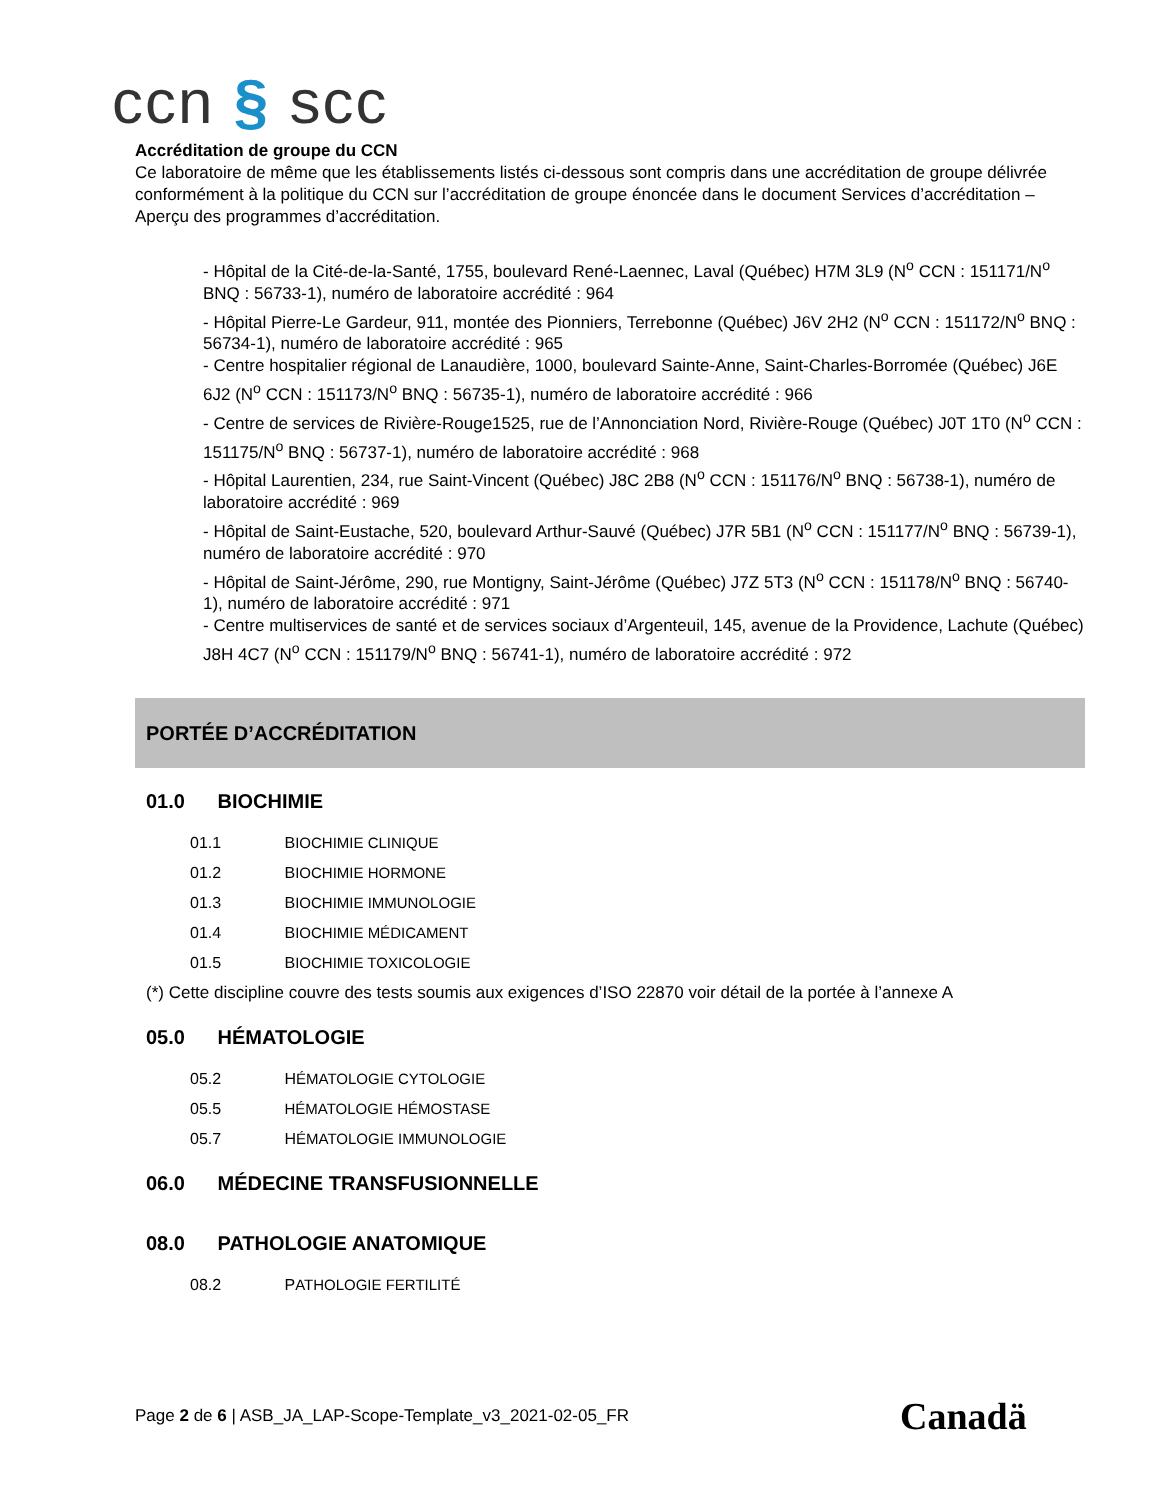ccn § scc
Accréditation de groupe du CCN
Ce laboratoire de même que les établissements listés ci-dessous sont compris dans une accréditation de groupe délivrée conformément à la politique du CCN sur l’accréditation de groupe énoncée dans le document Services d’accréditation – Aperçu des programmes d’accréditation.
- Hôpital de la Cité-de-la-Santé, 1755, boulevard René-Laennec, Laval (Québec) H7M 3L9 (N<sup>o</sup> CCN : 151171/N<sup>o</sup> BNQ : 56733-1), numéro de laboratoire accrédité : 964
- Hôpital Pierre-Le Gardeur, 911, montée des Pionniers, Terrebonne (Québec) J6V 2H2 (N<sup>o</sup> CCN : 151172/N<sup>o</sup> BNQ : 56734-1), numéro de laboratoire accrédité : 965
- Centre hospitalier régional de Lanaudière, 1000, boulevard Sainte-Anne, Saint-Charles-Borromée (Québec) J6E 6J2 (N<sup>o</sup> CCN : 151173/N<sup>o</sup> BNQ : 56735-1), numéro de laboratoire accrédité : 966
- Centre de services de Rivière-Rouge1525, rue de l’Annonciation Nord, Rivière-Rouge (Québec) J0T 1T0 (N<sup>o</sup> CCN : 151175/N<sup>o</sup> BNQ : 56737-1), numéro de laboratoire accrédité : 968
- Hôpital Laurentien, 234, rue Saint-Vincent (Québec) J8C 2B8 (N<sup>o</sup> CCN : 151176/N<sup>o</sup> BNQ : 56738-1), numéro de laboratoire accrédité : 969
- Hôpital de Saint-Eustache, 520, boulevard Arthur-Sauvé (Québec) J7R 5B1 (N<sup>o</sup> CCN : 151177/N<sup>o</sup> BNQ : 56739-1), numéro de laboratoire accrédité : 970
- Hôpital de Saint-Jérôme, 290, rue Montigny, Saint-Jérôme (Québec) J7Z 5T3 (N<sup>o</sup> CCN : 151178/N<sup>o</sup> BNQ : 56740-1), numéro de laboratoire accrédité : 971
- Centre multiservices de santé et de services sociaux d’Argenteuil, 145, avenue de la Providence, Lachute (Québec) J8H 4C7 (N<sup>o</sup> CCN : 151179/N<sup>o</sup> BNQ : 56741-1), numéro de laboratoire accrédité : 972
PORTÉE D’ACCRÉDITATION
01.0 BIOCHIMIE
01.1 BIOCHIMIE CLINIQUE
01.2 BIOCHIMIE HORMONE
01.3 BIOCHIMIE IMMUNOLOGIE
01.4 BIOCHIMIE MÉDICAMENT
01.5 BIOCHIMIE TOXICOLOGIE
(*) Cette discipline couvre des tests soumis aux exigences d’ISO 22870 voir détail de la portée à l’annexe A
05.0 HÉMATOLOGIE
05.2 HÉMATOLOGIE CYTOLOGIE
05.5 HÉMATOLOGIE HÉMOSTASE
05.7 HÉMATOLOGIE IMMUNOLOGIE
06.0 MÉDECINE TRANSFUSIONNELLE
08.0 PATHOLOGIE ANATOMIQUE
08.2 PATHOLOGIE FERTILITÉ
Page 2 de 6 | ASB_JA_LAP-Scope-Template_v3_2021-02-05_FR
Canadä